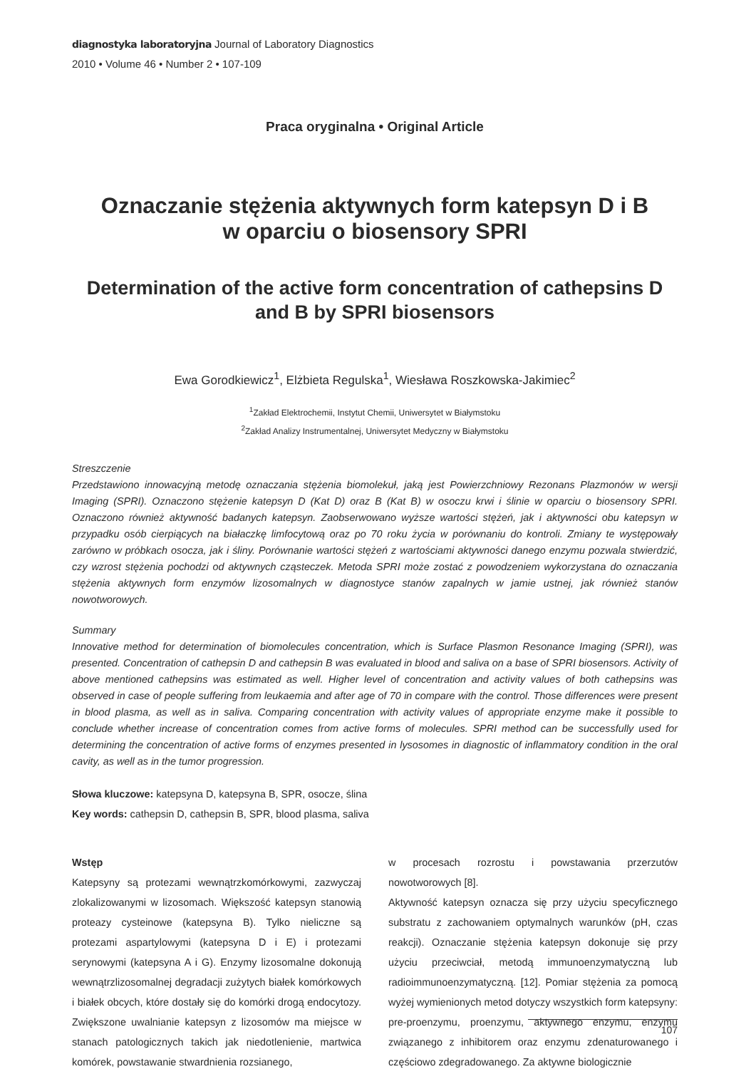diagnostyka laboratoryjna Journal of Laboratory Diagnostics
2010 • Volume 46 • Number 2 • 107-109
Praca oryginalna • Original Article
Oznaczanie stężenia aktywnych form katepsyn D i B
w oparciu o biosensory SPRI
Determination of the active form concentration of cathepsins D
and B by SPRI biosensors
Ewa Gorodkiewicz<sup>1</sup>, Elżbieta Regulska<sup>1</sup>, Wiesława Roszkowska-Jakimiec<sup>2</sup>
<sup>1</sup> Zakład Elektrochemii, Instytut Chemii, Uniwersytet w Białymstoku
<sup>2</sup> Zakład Analizy Instrumentalnej, Uniwersytet Medyczny w Białymstoku
Streszczenie
Przedstawiono innowacyjną metodę oznaczania stężenia biomolekuł, jaką jest Powierzchniowy Rezonans Plazmonów w wersji Imaging (SPRI). Oznaczono stężenie katepsyn D (Kat D) oraz B (Kat B) w osoczu krwi i ślinie w oparciu o biosensory SPRI. Oznaczono również aktywność badanych katepsyn. Zaobserwowano wyższe wartości stężeń, jak i aktywności obu katepsyn w przypadku osób cierpiących na białaczkę limfocytową oraz po 70 roku życia w porównaniu do kontroli. Zmiany te występowały zarówno w próbkach osocza, jak i śliny. Porównanie wartości stężeń z wartościami aktywności danego enzymu pozwala stwierdzić, czy wzrost stężenia pochodzi od aktywnych cząsteczek. Metoda SPRI może zostać z powodzeniem wykorzystana do oznaczania stężenia aktywnych form enzymów lizosomalnych w diagnostyce stanów zapalnych w jamie ustnej, jak również stanów nowotworowych.
Summary
Innovative method for determination of biomolecules concentration, which is Surface Plasmon Resonance Imaging (SPRI), was presented. Concentration of cathepsin D and cathepsin B was evaluated in blood and saliva on a base of SPRI biosensors. Activity of above mentioned cathepsins was estimated as well. Higher level of concentration and activity values of both cathepsins was observed in case of people suffering from leukaemia and after age of 70 in compare with the control. Those differences were present in blood plasma, as well as in saliva. Comparing concentration with activity values of appropriate enzyme make it possible to conclude whether increase of concentration comes from active forms of molecules. SPRI method can be successfully used for determining the concentration of active forms of enzymes presented in lysosomes in diagnostic of inflammatory condition in the oral cavity, as well as in the tumor progression.
Słowa kluczowe: katepsyna D, katepsyna B, SPR, osocze, ślina
Key words: cathepsin D, cathepsin B, SPR, blood plasma, saliva
Wstęp
Katepsyny są protezami wewnątrzkomórkowymi, zazwyczaj zlokalizowanymi w lizosomach. Większość katepsyn stanowią proteazy cysteinowe (katepsyna B). Tylko nieliczne są protezami aspartylowymi (katepsyna D i E) i protezami serynowymi (katepsyna A i G). Enzymy lizosomalne dokonują wewnątrzlizosomalnej degradacji zużytych białek komórkowych i białek obcych, które dostały się do komórki drogą endocytozy. Zwiększone uwalnianie katepsyn z lizosomów ma miejsce w stanach patologicznych takich jak niedotlenienie, martwica komórek, powstawanie stwardnienia rozsianego,
w procesach rozrostu i powstawania przerzutów nowotworowych [8].
Aktywność katepsyn oznacza się przy użyciu specyficznego substratu z zachowaniem optymalnych warunków (pH, czas reakcji). Oznaczanie stężenia katepsyn dokonuje się przy użyciu przeciwciał, metodą immunoenzymatyczną lub radioimmunoenzymatyczną. [12]. Pomiar stężenia za pomocą wyżej wymienionych metod dotyczy wszystkich form katepsyny: pre-proenzymu, proenzymu, aktywnego enzymu, enzymu związanego z inhibitorem oraz enzymu zdenaturowanego i częściowo zdegradowanego. Za aktywne biologicznie
107